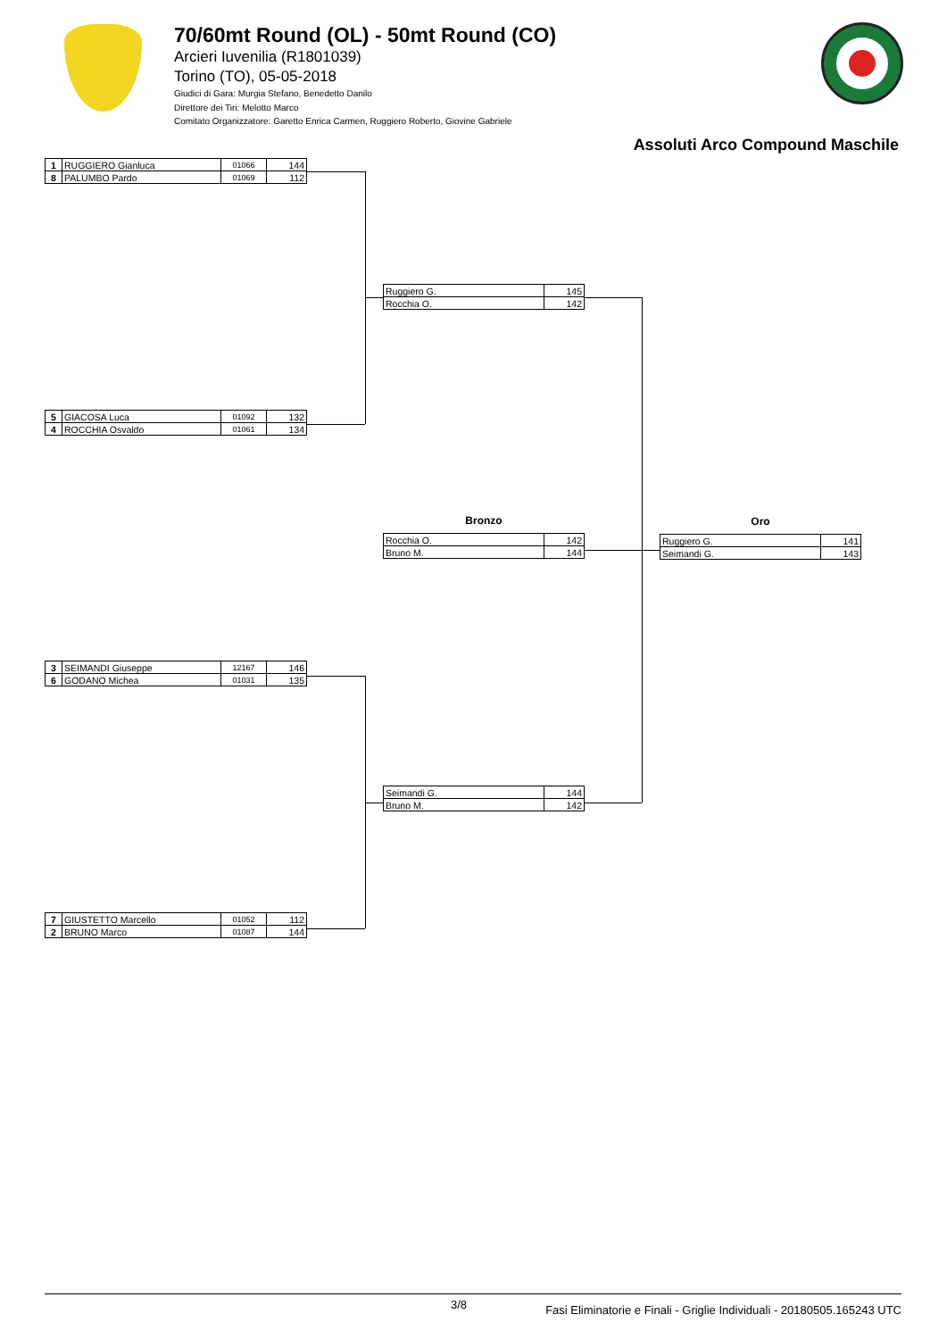70/60mt Round (OL) - 50mt Round (CO)
Arcieri Iuvenilia (R1801039)
Torino (TO), 05-05-2018
Giudici di Gara: Murgia Stefano, Benedetto Danilo
Direttore dei Tiri: Melotto Marco
Comitato Organizzatore: Garetto Enrica Carmen, Ruggiero Roberto, Giovine Gabriele
Assoluti Arco Compound Maschile
| 1 | RUGGIERO Gianluca | 01066 | 144 |
| 8 | PALUMBO Pardo | 01069 | 112 |
| 5 | GIACOSA Luca | 01092 | 132 |
| 4 | ROCCHIA Osvaldo | 01061 | 134 |
| 3 | SEIMANDI Giuseppe | 12167 | 146 |
| 6 | GODANO Michea | 01031 | 135 |
| 7 | GIUSTETTO Marcello | 01052 | 112 |
| 2 | BRUNO Marco | 01087 | 144 |
| Ruggiero G. | 145 |
| Rocchia O. | 142 |
Bronzo
| Rocchia O. | 142 |
| Bruno M. | 144 |
| Seimandi G. | 144 |
| Bruno M. | 142 |
Oro
| Ruggiero G. | 141 |
| Seimandi G. | 143 |
3/8 Fasi Eliminatorie e Finali - Griglie Individuali - 20180505.165243 UTC